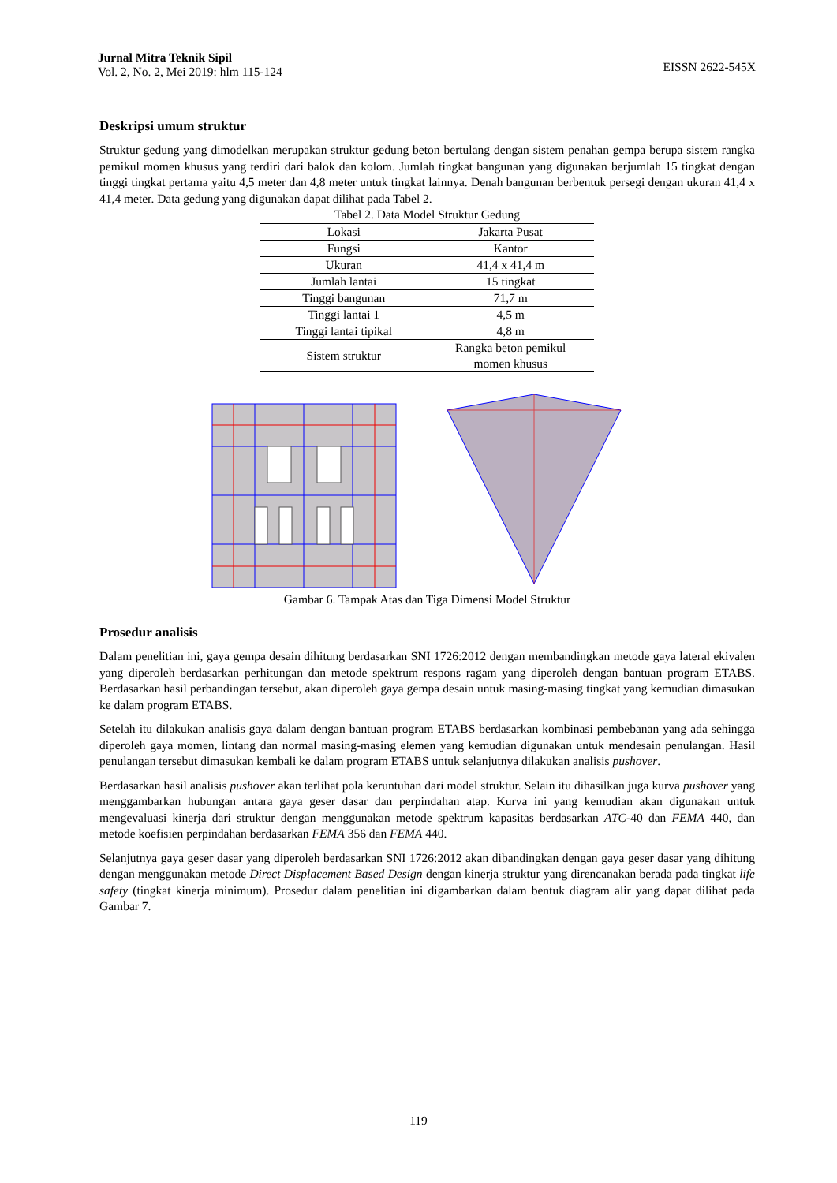Jurnal Mitra Teknik Sipil
Vol. 2, No. 2, Mei 2019: hlm 115-124
EISSN 2622-545X
Deskripsi umum struktur
Struktur gedung yang dimodelkan merupakan struktur gedung beton bertulang dengan sistem penahan gempa berupa sistem rangka pemikul momen khusus yang terdiri dari balok dan kolom. Jumlah tingkat bangunan yang digunakan berjumlah 15 tingkat dengan tinggi tingkat pertama yaitu 4,5 meter dan 4,8 meter untuk tingkat lainnya. Denah bangunan berbentuk persegi dengan ukuran 41,4 x 41,4 meter. Data gedung yang digunakan dapat dilihat pada Tabel 2.
Tabel 2. Data Model Struktur Gedung
| Lokasi | Jakarta Pusat |
| Fungsi | Kantor |
| Ukuran | 41,4 x 41,4 m |
| Jumlah lantai | 15 tingkat |
| Tinggi bangunan | 71,7 m |
| Tinggi lantai 1 | 4,5 m |
| Tinggi lantai tipikal | 4,8 m |
| Sistem struktur | Rangka beton pemikul momen khusus |
Gambar 6. Tampak Atas dan Tiga Dimensi Model Struktur
Prosedur analisis
Dalam penelitian ini, gaya gempa desain dihitung berdasarkan SNI 1726:2012 dengan membandingkan metode gaya lateral ekivalen yang diperoleh berdasarkan perhitungan dan metode spektrum respons ragam yang diperoleh dengan bantuan program ETABS. Berdasarkan hasil perbandingan tersebut, akan diperoleh gaya gempa desain untuk masing-masing tingkat yang kemudian dimasukan ke dalam program ETABS.
Setelah itu dilakukan analisis gaya dalam dengan bantuan program ETABS berdasarkan kombinasi pembebanan yang ada sehingga diperoleh gaya momen, lintang dan normal masing-masing elemen yang kemudian digunakan untuk mendesain penulangan. Hasil penulangan tersebut dimasukan kembali ke dalam program ETABS untuk selanjutnya dilakukan analisis pushover.
Berdasarkan hasil analisis pushover akan terlihat pola keruntuhan dari model struktur. Selain itu dihasilkan juga kurva pushover yang menggambarkan hubungan antara gaya geser dasar dan perpindahan atap. Kurva ini yang kemudian akan digunakan untuk mengevaluasi kinerja dari struktur dengan menggunakan metode spektrum kapasitas berdasarkan ATC-40 dan FEMA 440, dan metode koefisien perpindahan berdasarkan FEMA 356 dan FEMA 440.
Selanjutnya gaya geser dasar yang diperoleh berdasarkan SNI 1726:2012 akan dibandingkan dengan gaya geser dasar yang dihitung dengan menggunakan metode Direct Displacement Based Design dengan kinerja struktur yang direncanakan berada pada tingkat life safety (tingkat kinerja minimum). Prosedur dalam penelitian ini digambarkan dalam bentuk diagram alir yang dapat dilihat pada Gambar 7.
119